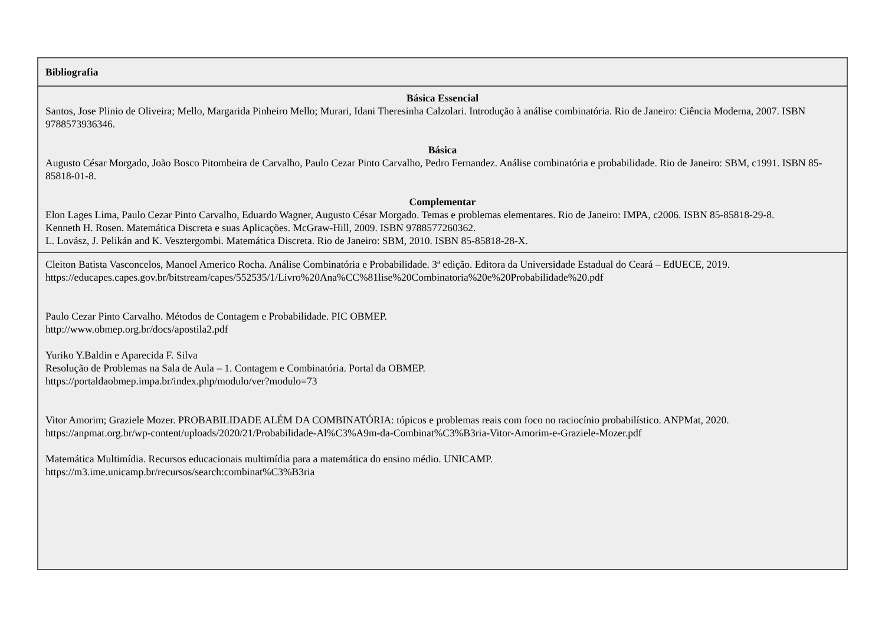| Bibliografia |
| Básica Essencial Santos, Jose Plinio de Oliveira; Mello, Margarida Pinheiro Mello; Murari, Idani Theresinha Calzolari. Introdução à análise combinatória. Rio de Janeiro: Ciência Moderna, 2007. ISBN 9788573936346. Básica Augusto César Morgado, João Bosco Pitombeira de Carvalho, Paulo Cezar Pinto Carvalho, Pedro Fernandez. Análise combinatória e probabilidade. Rio de Janeiro: SBM, c1991. ISBN 85-85818-01-8. Complementar Elon Lages Lima, Paulo Cezar Pinto Carvalho, Eduardo Wagner, Augusto César Morgado. Temas e problemas elementares. Rio de Janeiro: IMPA, c2006. ISBN 85-85818-29-8. Kenneth H. Rosen. Matemática Discreta e suas Aplicações. McGraw-Hill, 2009. ISBN 9788577260362. L. Lovász, J. Pelikán and K. Vesztergombi. Matemática Discreta. Rio de Janeiro: SBM, 2010. ISBN 85-85818-28-X. |
| Cleiton Batista Vasconcelos, Manoel Americo Rocha. Análise Combinatória e Probabilidade. 3ª edição. Editora da Universidade Estadual do Ceará – EdUECE, 2019. https://educapes.capes.gov.br/bitstream/capes/552535/1/Livro%20Ana%CC%81lise%20Combinatoria%20e%20Probabilidade%20.pdf Paulo Cezar Pinto Carvalho. Métodos de Contagem e Probabilidade. PIC OBMEP. http://www.obmep.org.br/docs/apostila2.pdf Yuriko Y.Baldin e Aparecida F. Silva Resolução de Problemas na Sala de Aula – 1. Contagem e Combinatória. Portal da OBMEP. https://portaldaobmep.impa.br/index.php/modulo/ver?modulo=73 Vitor Amorim; Graziele Mozer. PROBABILIDADE ALÉM DA COMBINATÓRIA: tópicos e problemas reais com foco no raciocínio probabilístico. ANPMat, 2020. https://anpmat.org.br/wp-content/uploads/2020/21/Probabilidade-Al%C3%A9m-da-Combinat%C3%B3ria-Vitor-Amorim-e-Graziele-Mozer.pdf Matemática Multimídia. Recursos educacionais multimídia para a matemática do ensino médio. UNICAMP. https://m3.ime.unicamp.br/recursos/search:combinat%C3%B3ria |